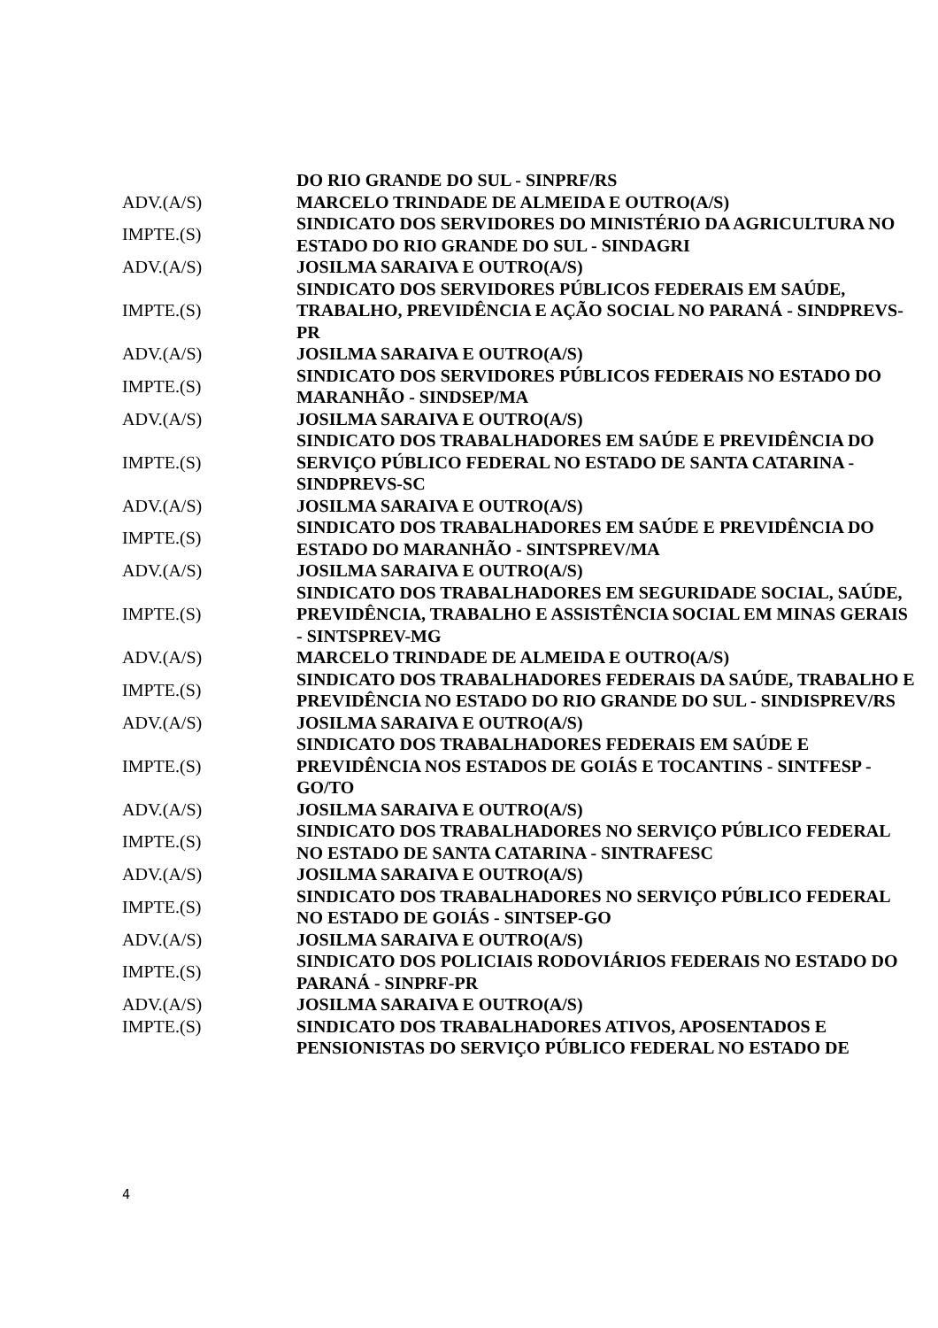| | DO RIO GRANDE DO SUL - SINPRF/RS |
| ADV.(A/S) | MARCELO TRINDADE DE ALMEIDA E OUTRO(A/S) |
| IMPTE.(S) | SINDICATO DOS SERVIDORES DO MINISTÉRIO DA AGRICULTURA NO ESTADO DO RIO GRANDE DO SUL - SINDAGRI |
| ADV.(A/S) | JOSILMA SARAIVA E OUTRO(A/S) |
| IMPTE.(S) | SINDICATO DOS SERVIDORES PÚBLICOS FEDERAIS EM SAÚDE, TRABALHO, PREVIDÊNCIA E AÇÃO SOCIAL NO PARANÁ - SINDPREVS-PR |
| ADV.(A/S) | JOSILMA SARAIVA E OUTRO(A/S) |
| IMPTE.(S) | SINDICATO DOS SERVIDORES PÚBLICOS FEDERAIS NO ESTADO DO MARANHÃO - SINDSEP/MA |
| ADV.(A/S) | JOSILMA SARAIVA E OUTRO(A/S) |
| IMPTE.(S) | SINDICATO DOS TRABALHADORES EM SAÚDE E PREVIDÊNCIA DO SERVIÇO PÚBLICO FEDERAL NO ESTADO DE SANTA CATARINA - SINDPREVS-SC |
| ADV.(A/S) | JOSILMA SARAIVA E OUTRO(A/S) |
| IMPTE.(S) | SINDICATO DOS TRABALHADORES EM SAÚDE E PREVIDÊNCIA DO ESTADO DO MARANHÃO - SINTSPREV/MA |
| ADV.(A/S) | JOSILMA SARAIVA E OUTRO(A/S) |
| IMPTE.(S) | SINDICATO DOS TRABALHADORES EM SEGURIDADE SOCIAL, SAÚDE, PREVIDÊNCIA, TRABALHO E ASSISTÊNCIA SOCIAL EM MINAS GERAIS - SINTSPREV-MG |
| ADV.(A/S) | MARCELO TRINDADE DE ALMEIDA E OUTRO(A/S) |
| IMPTE.(S) | SINDICATO DOS TRABALHADORES FEDERAIS DA SAÚDE, TRABALHO E PREVIDÊNCIA NO ESTADO DO RIO GRANDE DO SUL - SINDISPREV/RS |
| ADV.(A/S) | JOSILMA SARAIVA E OUTRO(A/S) |
| IMPTE.(S) | SINDICATO DOS TRABALHADORES FEDERAIS EM SAÚDE E PREVIDÊNCIA NOS ESTADOS DE GOIÁS E TOCANTINS - SINTFESP - GO/TO |
| ADV.(A/S) | JOSILMA SARAIVA E OUTRO(A/S) |
| IMPTE.(S) | SINDICATO DOS TRABALHADORES NO SERVIÇO PÚBLICO FEDERAL NO ESTADO DE SANTA CATARINA - SINTRAFESC |
| ADV.(A/S) | JOSILMA SARAIVA E OUTRO(A/S) |
| IMPTE.(S) | SINDICATO DOS TRABALHADORES NO SERVIÇO PÚBLICO FEDERAL NO ESTADO DE GOIÁS - SINTSEP-GO |
| ADV.(A/S) | JOSILMA SARAIVA E OUTRO(A/S) |
| IMPTE.(S) | SINDICATO DOS POLICIAIS RODOVIÁRIOS FEDERAIS NO ESTADO DO PARANÁ - SINPRF-PR |
| ADV.(A/S) | JOSILMA SARAIVA E OUTRO(A/S) |
| IMPTE.(S) | SINDICATO DOS TRABALHADORES ATIVOS, APOSENTADOS E PENSIONISTAS DO SERVIÇO PÚBLICO FEDERAL NO ESTADO DE |
4